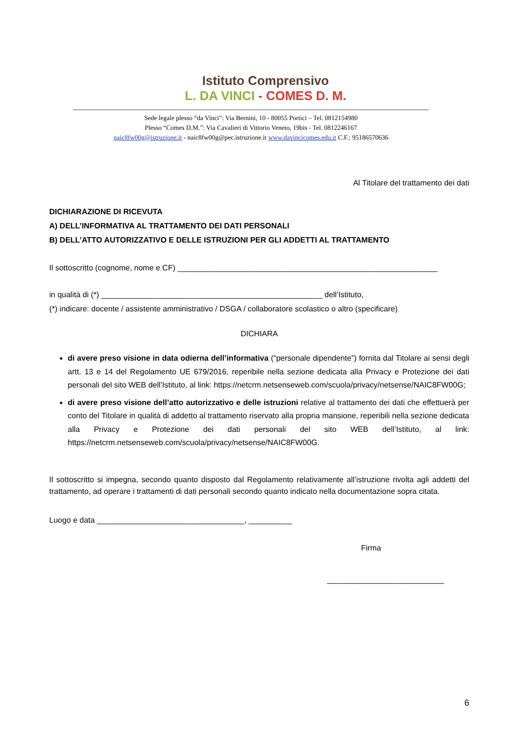Istituto Comprensivo
L. DA VINCI - COMES D. M.
Sede legale plesso “da Vinci”: Via Bernini, 10 - 80055 Portici – Tel. 0812154980
Plesso “Comes D.M.”: Via Cavalieri di Vittorio Veneto, 19bis - Tel. 0812246167
naic8fw00g@istruzione.it - naic8fw00g@pec.istruzione.it www.davincicomes.edu.it C.F.: 95186570636
Al Titolare del trattamento dei dati
DICHIARAZIONE DI RICEVUTA
A) DELL’INFORMATIVA AL TRATTAMENTO DEI DATI PERSONALI
B) DELL’ATTO AUTORIZZATIVO E DELLE ISTRUZIONI PER GLI ADDETTI AL TRATTAMENTO
Il sottoscritto (cognome, nome e CF) ____________________________________________________________
in qualità di (*) ___________________________________________________ dell’Istituto,
(*) indicare: docente / assistente amministrativo / DSGA / collaboratore scolastico o altro (specificare)
DICHIARA
di avere preso visione in data odierna dell’informativa (“personale dipendente”) fornita dal Titolare ai sensi degli artt. 13 e 14 del Regolamento UE 679/2016, reperibile nella sezione dedicata alla Privacy e Protezione dei dati personali del sito WEB dell’Istituto, al link: https://netcrm.netsenseweb.com/scuola/privacy/netsense/NAIC8FW00G;
di avere preso visione dell’atto autorizzativo e delle istruzioni relative al trattamento dei dati che effettuerà per conto del Titolare in qualità di addetto al trattamento riservato alla propria mansione, reperibili nella sezione dedicata alla Privacy e Protezione dei dati personali del sito WEB dell’Istituto, al link: https://netcrm.netsenseweb.com/scuola/privacy/netsense/NAIC8FW00G.
Il sottoscritto si impegna, secondo quanto disposto dal Regolamento relativamente all’istruzione rivolta agli addetti del trattamento, ad operare i trattamenti di dati personali secondo quanto indicato nella documentazione sopra citata.
Luogo e data __________________________________, __________
Firma
___________________________
6